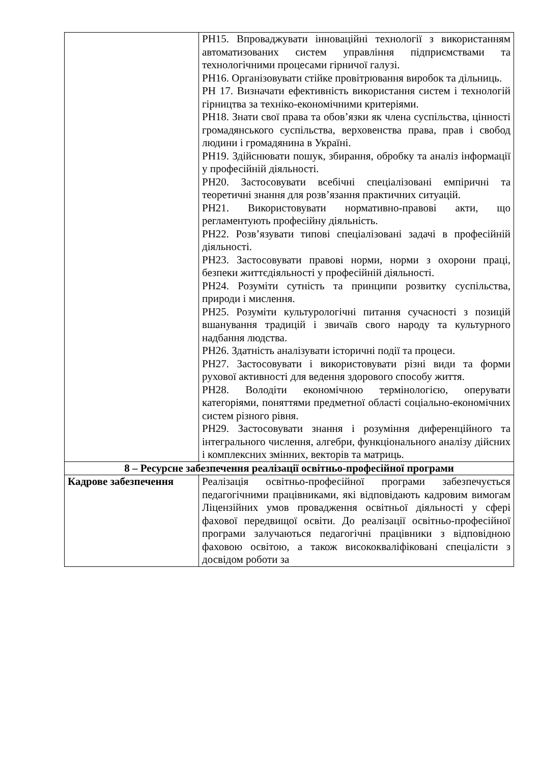| | РН15. Впроваджувати інноваційні технології з використанням автоматизованих систем управління підприємствами та технологічними процесами гірничої галузі. РН16. Організовувати стійке провітрювання виробок та дільниць. РН 17. Визначати ефективність використання систем і технологій гірництва за техніко-економічними критеріями. РН18. Знати свої права та обов’язки як члена суспільства, цінності громадянського суспільства, верховенства права, прав і свобод людини і громадянина в Україні. РН19. Здійснювати пошук, збирання, обробку та аналіз інформації у професійній діяльності. РН20. Застосовувати всебічні спеціалізовані емпіричні та теоретичні знання для розв’язання практичних ситуацій. РН21. Використовувати нормативно-правові акти, що регламентують професійну діяльність. РН22. Розв’язувати типові спеціалізовані задачі в професійній діяльності. РН23. Застосовувати правові норми, норми з охорони праці, безпеки життєдіяльності у професійній діяльності. РН24. Розуміти сутність та принципи розвитку суспільства, природи і мислення. РН25. Розуміти культурологічні питання сучасності з позицій вшанування традицій і звичаїв свого народу та культурного надбання людства. РН26. Здатність аналізувати історичні події та процеси. РН27. Застосовувати і використовувати різні види та форми рухової активності для ведення здорового способу життя. РН28. Володіти економічною термінологією, оперувати категоріями, поняттями предметної області соціально-економічних систем різного рівня. РН29. Застосовувати знання і розуміння диференційного та інтегрального числення, алгебри, функціонального аналізу дійсних і комплексних змінних, векторів та матриць. |
| 8 – Ресурсне забезпечення реалізації освітньо-професійної програми | |
| Кадрове забезпечення | Реалізація освітньо-професійної програми забезпечується педагогічними працівниками, які відповідають кадровим вимогам Ліцензійних умов провадження освітньої діяльності у сфері фахової передвищої освіти. До реалізації освітньо-професійної програми залучаються педагогічні працівники з відповідною фаховою освітою, а також висококваліфіковані спеціалісти з досвідом роботи за |